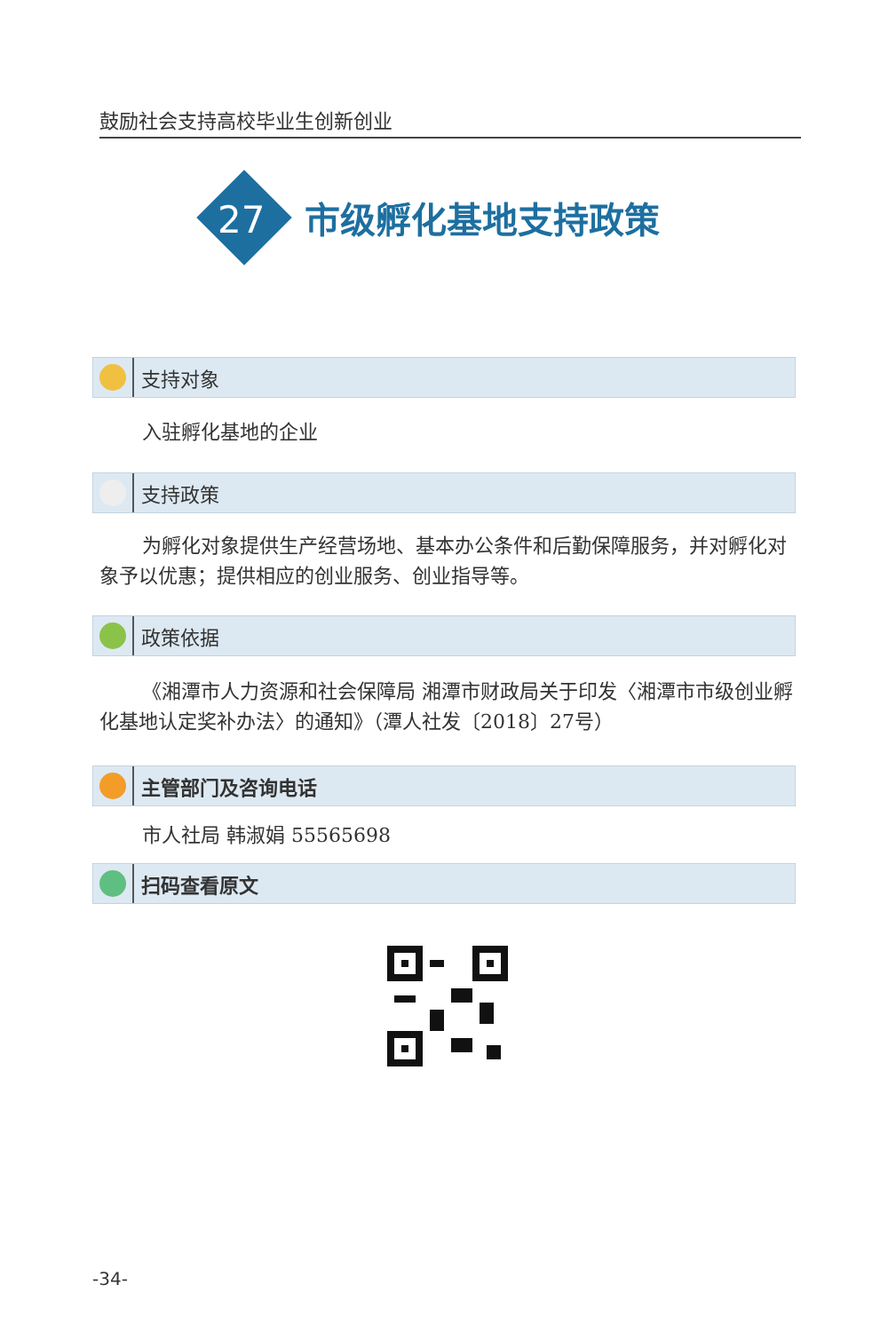鼓励社会支持高校毕业生创新创业
27
市级孵化基地支持政策
支持对象
入驻孵化基地的企业
支持政策
为孵化对象提供生产经营场地、基本办公条件和后勤保障服务，并对孵化对象予以优惠；提供相应的创业服务、创业指导等。
政策依据
《湘潭市人力资源和社会保障局 湘潭市财政局关于印发〈湘潭市市级创业孵化基地认定奖补办法〉的通知》（潭人社发〔2018〕27号）
主管部门及咨询电话
市人社局 韩淑娟 55565698
扫码查看原文
-34-